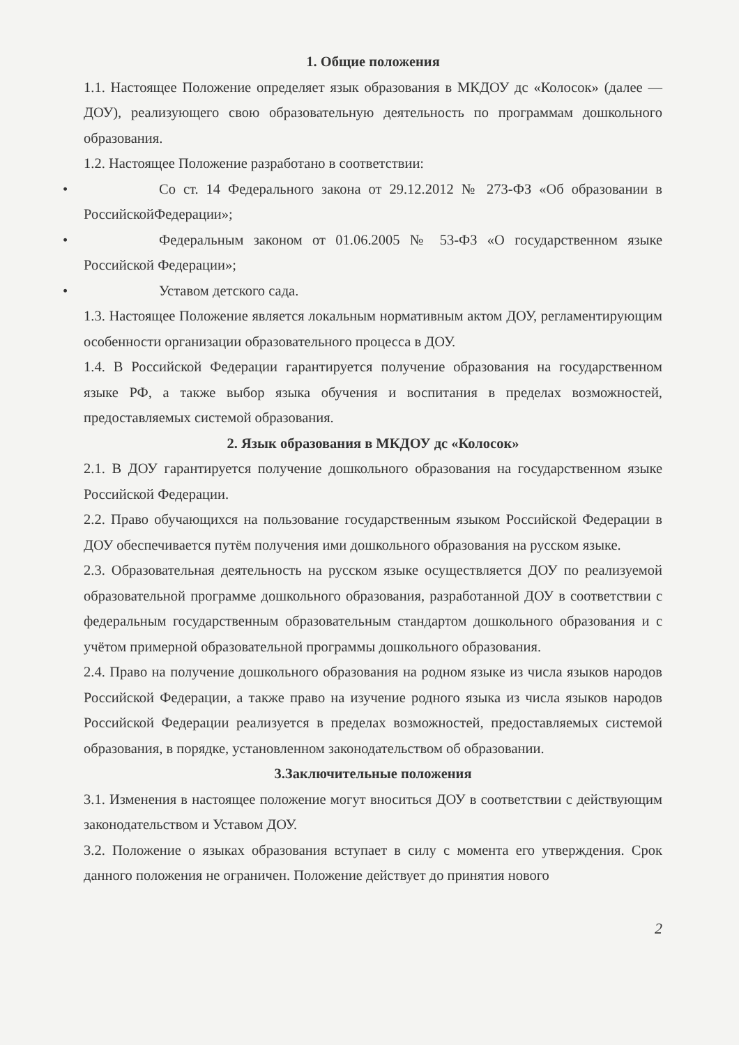1. Общие положения
1.1. Настоящее Положение определяет язык образования в МКДОУ дс «Колосок» (далее — ДОУ), реализующего свою образовательную деятельность по программам дошкольного образования.
1.2. Настоящее Положение разработано в соответствии:
• Со ст. 14 Федерального закона от 29.12.2012 № 273-ФЗ «Об образовании в РоссийскойФедерации»;
• Федеральным законом от 01.06.2005 № 53-ФЗ «О государственном языке Российской Федерации»;
• Уставом детского сада.
1.3. Настоящее Положение является локальным нормативным актом ДОУ, регламентирующим особенности организации образовательного процесса в ДОУ.
1.4. В Российской Федерации гарантируется получение образования на государственном языке РФ, а также выбор языка обучения и воспитания в пределах возможностей, предоставляемых системой образования.
2. Язык образования в МКДОУ дс «Колосок»
2.1. В ДОУ гарантируется получение дошкольного образования на государственном языке Российской Федерации.
2.2. Право обучающихся на пользование государственным языком Российской Федерации в ДОУ обеспечивается путём получения ими дошкольного образования на русском языке.
2.3. Образовательная деятельность на русском языке осуществляется ДОУ по реализуемой образовательной программе дошкольного образования, разработанной ДОУ в соответствии с федеральным государственным образовательным стандартом дошкольного образования и с учётом примерной образовательной программы дошкольного образования.
2.4. Право на получение дошкольного образования на родном языке из числа языков народов Российской Федерации, а также право на изучение родного языка из числа языков народов Российской Федерации реализуется в пределах возможностей, предоставляемых системой образования, в порядке, установленном законодательством об образовании.
3.Заключительные положения
3.1. Изменения в настоящее положение могут вноситься ДОУ в соответствии с действующим законодательством и Уставом ДОУ.
3.2. Положение о языках образования вступает в силу с момента его утверждения. Срок данного положения не ограничен. Положение действует до принятия нового
2